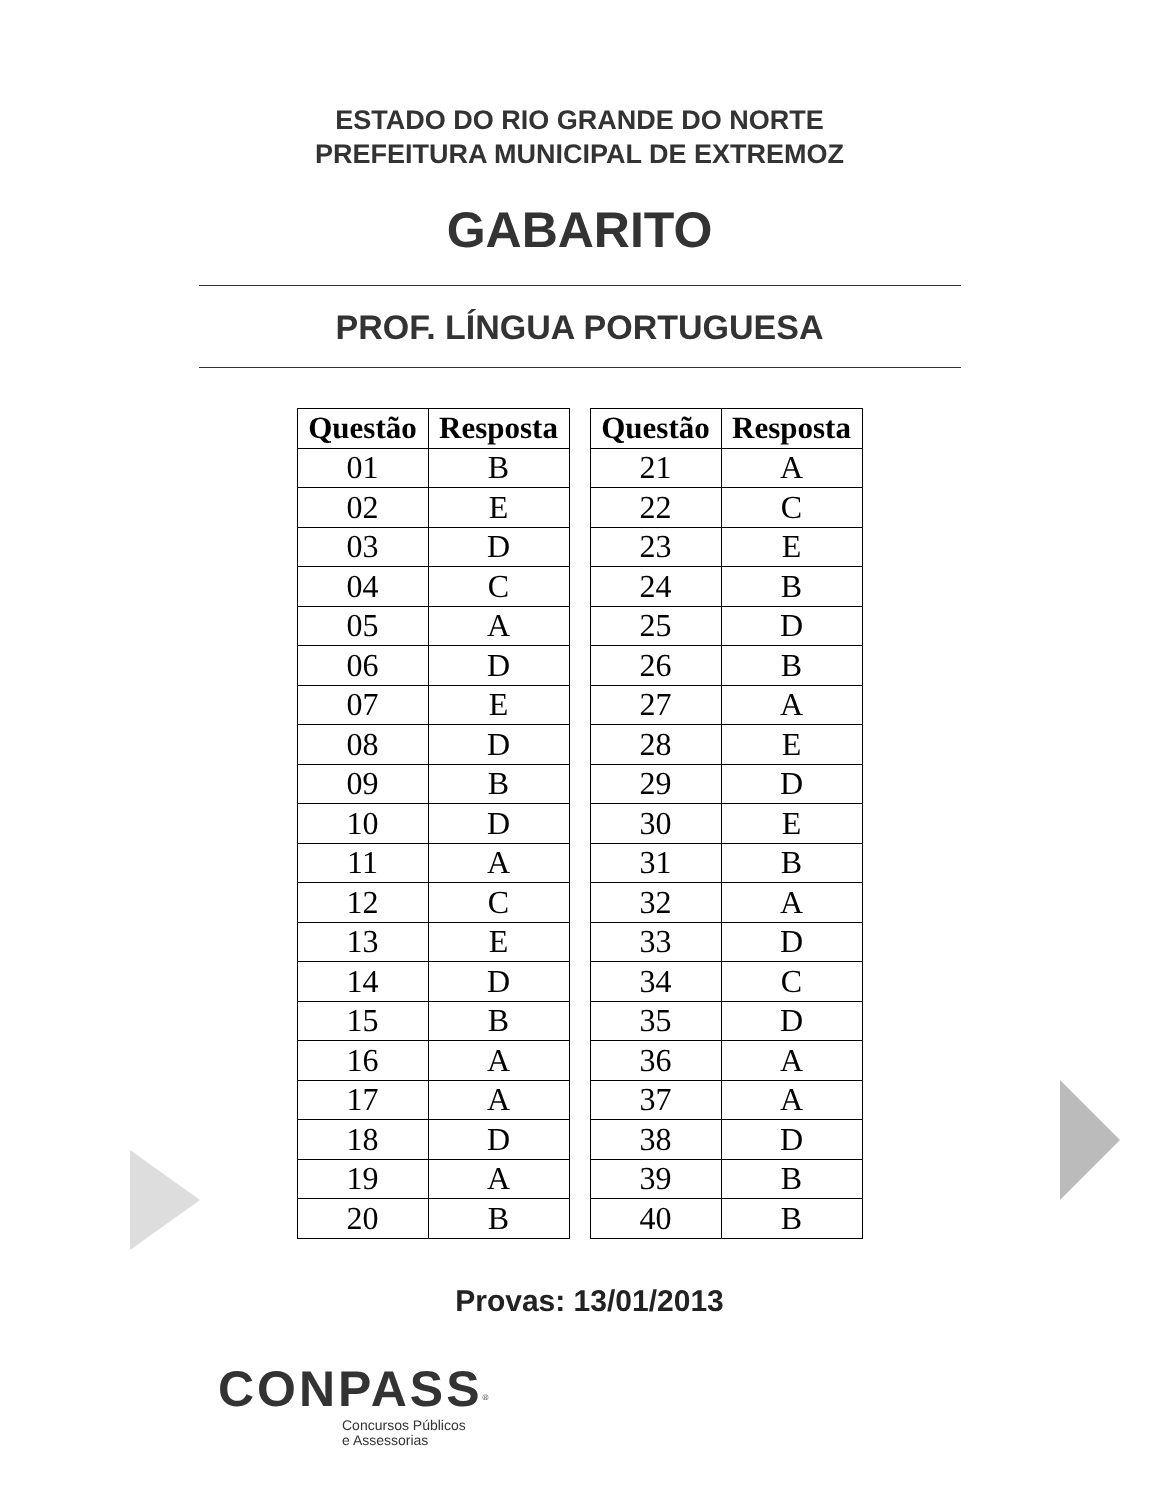ESTADO DO RIO GRANDE DO NORTE
PREFEITURA MUNICIPAL DE EXTREMOZ
GABARITO
PROF. LÍNGUA PORTUGUESA
| Questão | Resposta |
| --- | --- |
| 01 | B |
| 02 | E |
| 03 | D |
| 04 | C |
| 05 | A |
| 06 | D |
| 07 | E |
| 08 | D |
| 09 | B |
| 10 | D |
| 11 | A |
| 12 | C |
| 13 | E |
| 14 | D |
| 15 | B |
| 16 | A |
| 17 | A |
| 18 | D |
| 19 | A |
| 20 | B |
| Questão | Resposta |
| --- | --- |
| 21 | A |
| 22 | C |
| 23 | E |
| 24 | B |
| 25 | D |
| 26 | B |
| 27 | A |
| 28 | E |
| 29 | D |
| 30 | E |
| 31 | B |
| 32 | A |
| 33 | D |
| 34 | C |
| 35 | D |
| 36 | A |
| 37 | A |
| 38 | D |
| 39 | B |
| 40 | B |
Provas: 13/01/2013
CONPASS<sup>®</sup>
Concursos Públicos
e Assessorias